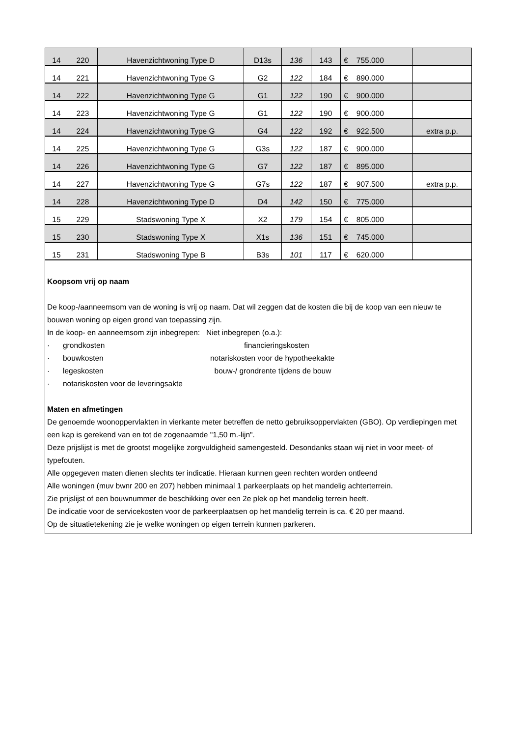| 14 | 220 | Havenzichtwoning Type D | D13s | 136 | 143 | € 755.000 | |
| 14 | 221 | Havenzichtwoning Type G | G2 | 122 | 184 | € 890.000 | |
| 14 | 222 | Havenzichtwoning Type G | G1 | 122 | 190 | € 900.000 | |
| 14 | 223 | Havenzichtwoning Type G | G1 | 122 | 190 | € 900.000 | |
| 14 | 224 | Havenzichtwoning Type G | G4 | 122 | 192 | € 922.500 | extra p.p. |
| 14 | 225 | Havenzichtwoning Type G | G3s | 122 | 187 | € 900.000 | |
| 14 | 226 | Havenzichtwoning Type G | G7 | 122 | 187 | € 895.000 | |
| 14 | 227 | Havenzichtwoning Type G | G7s | 122 | 187 | € 907.500 | extra p.p. |
| 14 | 228 | Havenzichtwoning Type D | D4 | 142 | 150 | € 775.000 | |
| 15 | 229 | Stadswoning Type X | X2 | 179 | 154 | € 805.000 | |
| 15 | 230 | Stadswoning Type X | X1s | 136 | 151 | € 745.000 | |
| 15 | 231 | Stadswoning Type B | B3s | 101 | 117 | € 620.000 | |
Koopsom vrij op naam
De koop-/aanneemsom van de woning is vrij op naam. Dat wil zeggen dat de kosten die bij de koop van een nieuw te bouwen woning op eigen grond van toepassing zijn.
In de koop- en aanneemsom zijn inbegrepen: Niet inbegrepen (o.a.):
· grondkosten financieringskosten
· bouwkosten notariskosten voor de hypotheekakte
· legeskosten bouw-/ grondrente tijdens de bouw
· notariskosten voor de leveringsakte
Maten en afmetingen
De genoemde woonoppervlakten in vierkante meter betreffen de netto gebruiksoppervlakten (GBO). Op verdiepingen met een kap is gerekend van en tot de zogenaamde "1,50 m.-lijn".
Deze prijslijst is met de grootst mogelijke zorgvuldigheid samengesteld. Desondanks staan wij niet in voor meet- of typefouten.
Alle opgegeven maten dienen slechts ter indicatie. Hieraan kunnen geen rechten worden ontleend
Alle woningen (muv bwnr 200 en 207) hebben minimaal 1 parkeerplaats op het mandelig achterterrein.
Zie prijslijst of een bouwnummer de beschikking over een 2e plek op het mandelig terrein heeft.
De indicatie voor de servicekosten voor de parkeerplaatsen op het mandelig terrein is ca. € 20 per maand.
Op de situatietekening zie je welke woningen op eigen terrein kunnen parkeren.